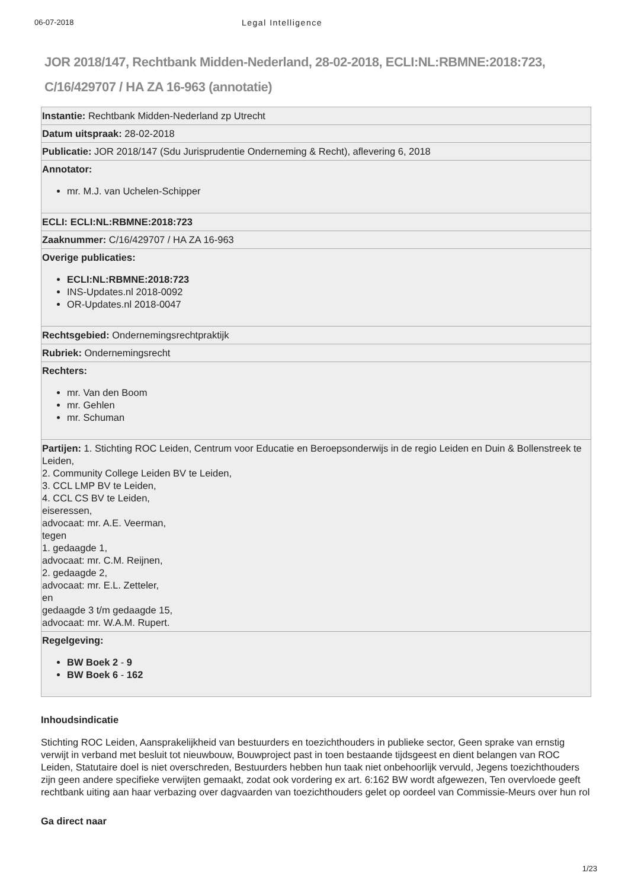06-07-2018 Legal Intelligence
JOR 2018/147, Rechtbank Midden-Nederland, 28-02-2018, ECLI:NL:RBMNE:2018:723, C/16/429707 / HA ZA 16-963 (annotatie)
| Instantie: Rechtbank Midden-Nederland zp Utrecht |
| Datum uitspraak: 28-02-2018 |
| Publicatie: JOR 2018/147 (Sdu Jurisprudentie Onderneming & Recht), aflevering 6, 2018 |
| Annotator: mr. M.J. van Uchelen-Schipper |
| ECLI: ECLI:NL:RBMNE:2018:723 |
| Zaaknummer: C/16/429707 / HA ZA 16-963 |
| Overige publicaties: ECLI:NL:RBMNE:2018:723 INS-Updates.nl 2018-0092 OR-Updates.nl 2018-0047 |
| Rechtsgebied: Ondernemingsrechtpraktijk |
| Rubriek: Ondernemingsrecht |
| Rechters: mr. Van den Boom mr. Gehlen mr. Schuman |
| Partijen: 1. Stichting ROC Leiden, Centrum voor Educatie en Beroepsonderwijs in de regio Leiden en Duin & Bollenstreek te Leiden, 2. Community College Leiden BV te Leiden, 3. CCL LMP BV te Leiden, 4. CCL CS BV te Leiden, eiseressen, advocaat: mr. A.E. Veerman, tegen 1. gedaagde 1, advocaat: mr. C.M. Reijnen, 2. gedaagde 2, advocaat: mr. E.L. Zetteler, en gedaagde 3 t/m gedaagde 15, advocaat: mr. W.A.M. Rupert. |
| Regelgeving: BW Boek 2 - 9 BW Boek 6 - 162 |
Inhoudsindicatie
Stichting ROC Leiden, Aansprakelijkheid van bestuurders en toezichthouders in publieke sector, Geen sprake van ernstig verwijt in verband met besluit tot nieuwbouw, Bouwproject past in toen bestaande tijdsgeest en dient belangen van ROC Leiden, Statutaire doel is niet overschreden, Bestuurders hebben hun taak niet onbehoorlijk vervuld, Jegens toezichthouders zijn geen andere specifieke verwijten gemaakt, zodat ook vordering ex art. 6:162 BW wordt afgewezen, Ten overvloede geeft rechtbank uiting aan haar verbazing over dagvaarden van toezichthouders gelet op oordeel van Commissie-Meurs over hun rol
Ga direct naar
1/23